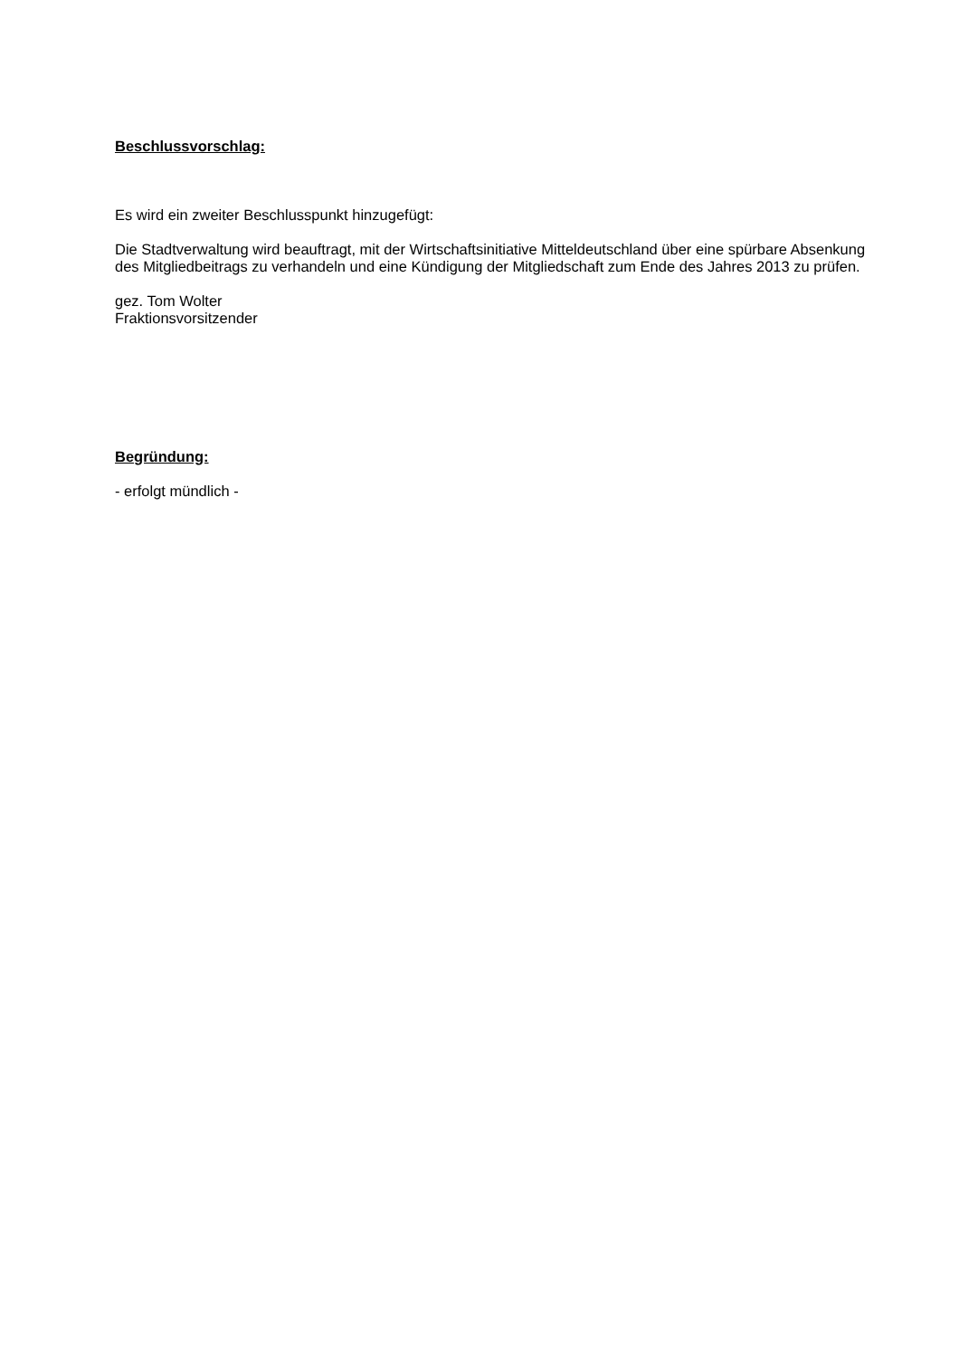Beschlussvorschlag:
Es wird ein zweiter Beschlusspunkt hinzugefügt:
Die Stadtverwaltung wird beauftragt, mit der Wirtschaftsinitiative Mitteldeutschland über eine spürbare Absenkung des Mitgliedbeitrags zu verhandeln und eine Kündigung der Mitgliedschaft zum Ende des Jahres 2013 zu prüfen.
gez. Tom Wolter
Fraktionsvorsitzender
Begründung:
- erfolgt mündlich -